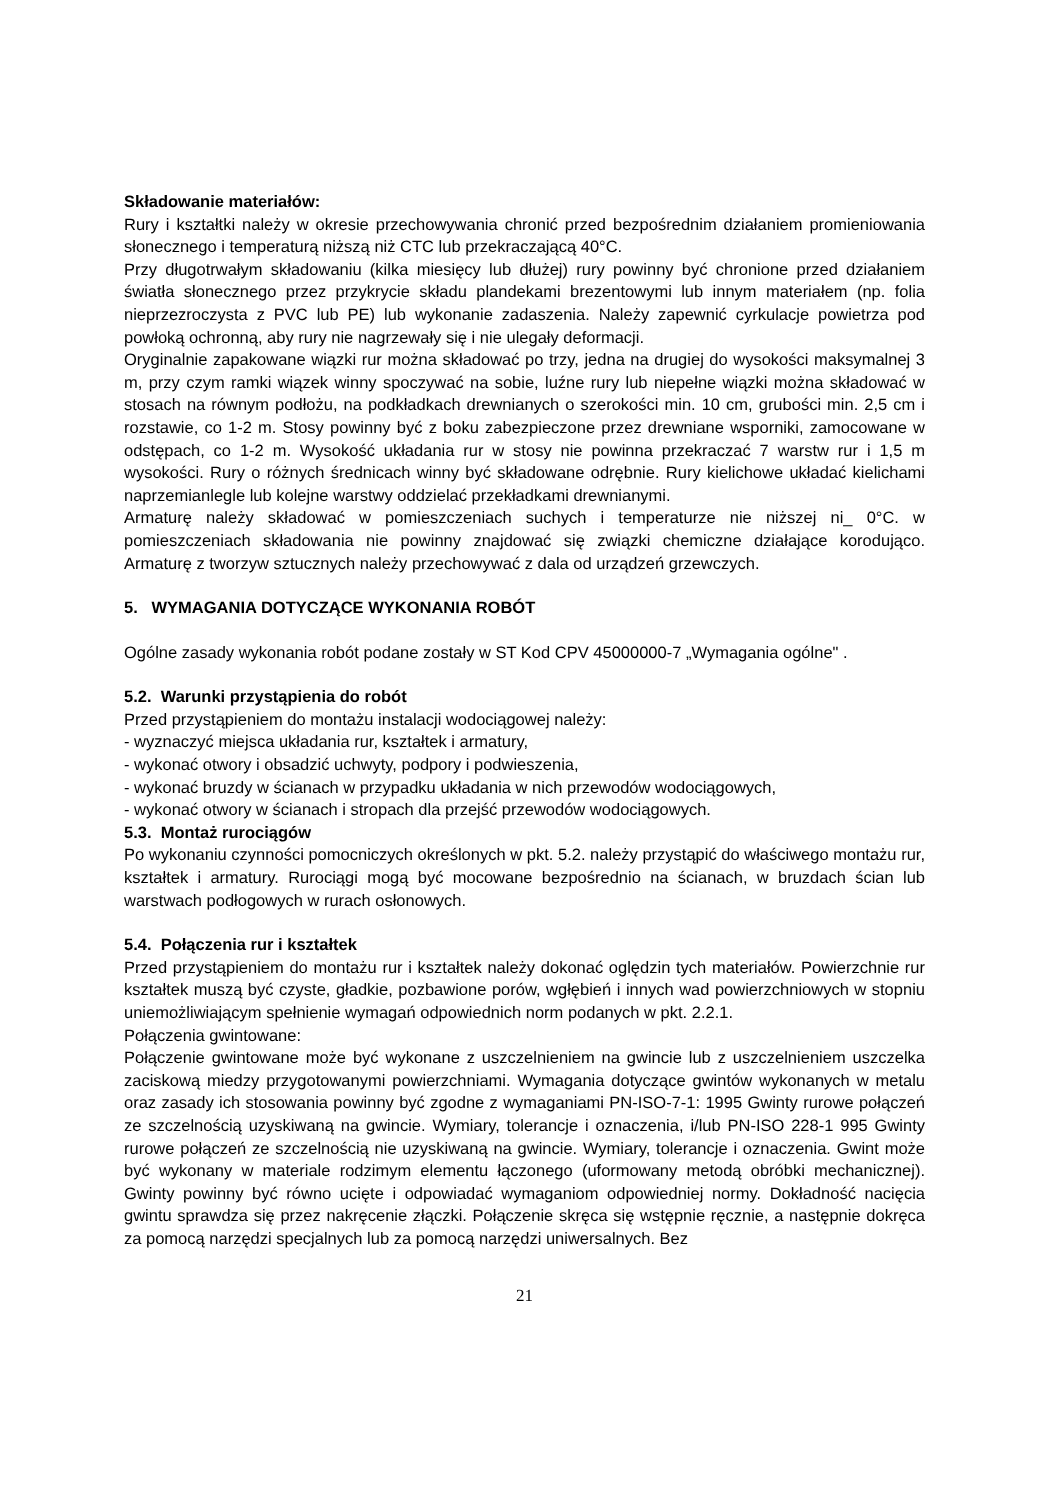Składowanie materiałów:
Rury i kształtki należy w okresie przechowywania chronić przed bezpośrednim działaniem promieniowania słonecznego i temperaturą niższą niż CTC lub przekraczającą 40°C.
Przy długotrwałym składowaniu (kilka miesięcy lub dłużej) rury powinny być chronione przed działaniem światła słonecznego przez przykrycie składu plandekami brezentowymi lub innym materiałem (np. folia nieprzezroczysta z PVC lub PE) lub wykonanie zadaszenia. Należy zapewnić cyrkulacje powietrza pod powłoką ochronną, aby rury nie nagrzewały się i nie ulegały deformacji.
Oryginalnie zapakowane wiązki rur można składować po trzy, jedna na drugiej do wysokości maksymalnej 3 m, przy czym ramki wiązek winny spoczywać na sobie, luźne rury lub niepełne wiązki można składować w stosach na równym podłożu, na podkładkach drewnianych o szerokości min. 10 cm, grubości min. 2,5 cm i rozstawie, co 1-2 m. Stosy powinny być z boku zabezpieczone przez drewniane wsporniki, zamocowane w odstępach, co 1-2 m. Wysokość układania rur w stosy nie powinna przekraczać 7 warstw rur i 1,5 m wysokości. Rury o różnych średnicach winny być składowane odrębnie. Rury kielichowe układać kielichami naprzemianlegle lub kolejne warstwy oddzielać przekładkami drewnianymi.
Armaturę należy składować w pomieszczeniach suchych i temperaturze nie niższej ni_ 0°C. w pomieszczeniach składowania nie powinny znajdować się związki chemiczne działające korodująco. Armaturę z tworzyw sztucznych należy przechowywać z dala od urządzeń grzewczych.
5. WYMAGANIA DOTYCZĄCE WYKONANIA ROBÓT
Ogólne zasady wykonania robót podane zostały w ST Kod CPV 45000000-7 „Wymagania ogólne" .
5.2. Warunki przystąpienia do robót
Przed przystąpieniem do montażu instalacji wodociągowej należy:
- wyznaczyć miejsca układania rur, kształtek i armatury,
- wykonać otwory i obsadzić uchwyty, podpory i podwieszenia,
- wykonać bruzdy w ścianach w przypadku układania w nich przewodów wodociągowych,
- wykonać otwory w ścianach i stropach dla przejść przewodów wodociągowych.
5.3. Montaż rurociągów
Po wykonaniu czynności pomocniczych określonych w pkt. 5.2. należy przystąpić do właściwego montażu rur, kształtek i armatury. Rurociągi mogą być mocowane bezpośrednio na ścianach, w bruzdach ścian lub warstwach podłogowych w rurach osłonowych.
5.4. Połączenia rur i kształtek
Przed przystąpieniem do montażu rur i kształtek należy dokonać oględzin tych materiałów. Powierzchnie rur kształtek muszą być czyste, gładkie, pozbawione porów, wgłębień i innych wad powierzchniowych w stopniu uniemożliwiającym spełnienie wymagań odpowiednich norm podanych w pkt. 2.2.1.
Połączenia gwintowane:
Połączenie gwintowane może być wykonane z uszczelnieniem na gwincie lub z uszczelnieniem uszczelka zaciskową miedzy przygotowanymi powierzchniami. Wymagania dotyczące gwintów wykonanych w metalu oraz zasady ich stosowania powinny być zgodne z wymaganiami PN-ISO-7-1: 1995 Gwinty rurowe połączeń ze szczelnością uzyskiwaną na gwincie. Wymiary, tolerancje i oznaczenia, i/lub PN-ISO 228-1 995 Gwinty rurowe połączeń ze szczelnością nie uzyskiwaną na gwincie. Wymiary, tolerancje i oznaczenia. Gwint może być wykonany w materiale rodzimym elementu łączonego (uformowany metodą obróbki mechanicznej). Gwinty powinny być równo ucięte i odpowiadać wymaganiom odpowiedniej normy. Dokładność nacięcia gwintu sprawdza się przez nakręcenie złączki. Połączenie skręca się wstępnie ręcznie, a następnie dokręca za pomocą narzędzi specjalnych lub za pomocą narzędzi uniwersalnych. Bez
21